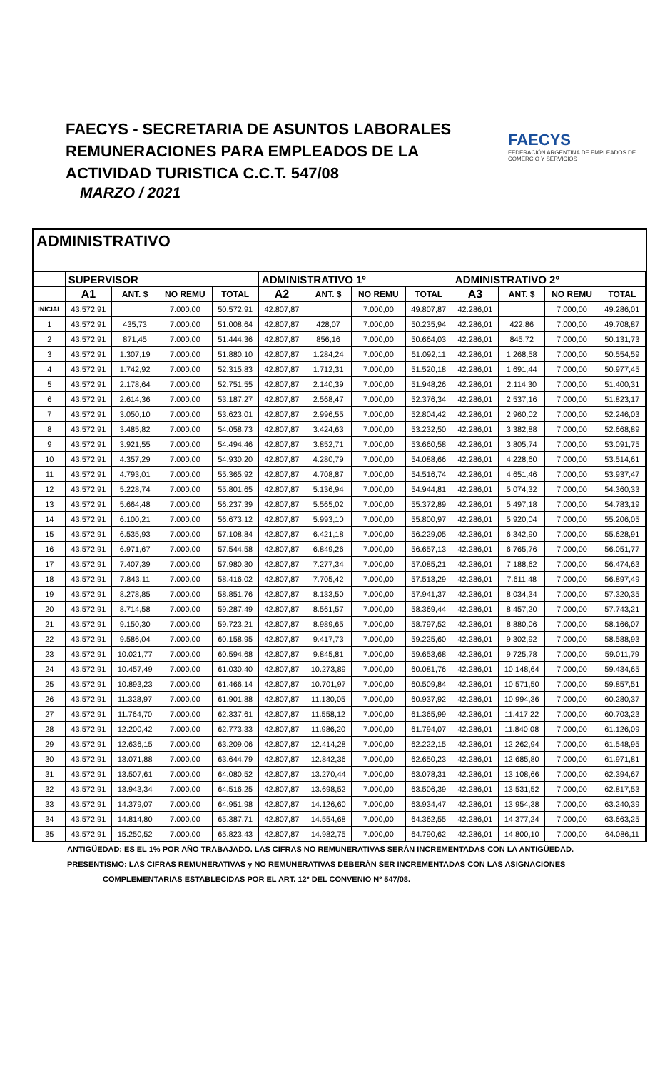FAECYS - SECRETARIA DE ASUNTOS LABORALES
REMUNERACIONES PARA EMPLEADOS DE LA
ACTIVIDAD TURISTICA C.C.T. 547/08
MARZO / 2021
FAECYS
FEDERACIÓN ARGENTINA DE EMPLEADOS DE COMERCIO Y SERVICIOS
ADMINISTRATIVO
| | SUPERVISOR | | | | ADMINISTRATIVO 1º | | | | ADMINISTRATIVO 2º | | | |
| --- | --- | --- | --- | --- | --- | --- | --- | --- | --- | --- | --- | --- |
| | A1 | ANT. $ | NO REMU | TOTAL | A2 | ANT. $ | NO REMU | TOTAL | A3 | ANT. $ | NO REMU | TOTAL |
| INICIAL | 43.572,91 | | 7.000,00 | 50.572,91 | 42.807,87 | | 7.000,00 | 49.807,87 | 42.286,01 | | 7.000,00 | 49.286,01 |
| 1 | 43.572,91 | 435,73 | 7.000,00 | 51.008,64 | 42.807,87 | 428,07 | 7.000,00 | 50.235,94 | 42.286,01 | 422,86 | 7.000,00 | 49.708,87 |
| 2 | 43.572,91 | 871,45 | 7.000,00 | 51.444,36 | 42.807,87 | 856,16 | 7.000,00 | 50.664,03 | 42.286,01 | 845,72 | 7.000,00 | 50.131,73 |
| 3 | 43.572,91 | 1.307,19 | 7.000,00 | 51.880,10 | 42.807,87 | 1.284,24 | 7.000,00 | 51.092,11 | 42.286,01 | 1.268,58 | 7.000,00 | 50.554,59 |
| 4 | 43.572,91 | 1.742,92 | 7.000,00 | 52.315,83 | 42.807,87 | 1.712,31 | 7.000,00 | 51.520,18 | 42.286,01 | 1.691,44 | 7.000,00 | 50.977,45 |
| 5 | 43.572,91 | 2.178,64 | 7.000,00 | 52.751,55 | 42.807,87 | 2.140,39 | 7.000,00 | 51.948,26 | 42.286,01 | 2.114,30 | 7.000,00 | 51.400,31 |
| 6 | 43.572,91 | 2.614,36 | 7.000,00 | 53.187,27 | 42.807,87 | 2.568,47 | 7.000,00 | 52.376,34 | 42.286,01 | 2.537,16 | 7.000,00 | 51.823,17 |
| 7 | 43.572,91 | 3.050,10 | 7.000,00 | 53.623,01 | 42.807,87 | 2.996,55 | 7.000,00 | 52.804,42 | 42.286,01 | 2.960,02 | 7.000,00 | 52.246,03 |
| 8 | 43.572,91 | 3.485,82 | 7.000,00 | 54.058,73 | 42.807,87 | 3.424,63 | 7.000,00 | 53.232,50 | 42.286,01 | 3.382,88 | 7.000,00 | 52.668,89 |
| 9 | 43.572,91 | 3.921,55 | 7.000,00 | 54.494,46 | 42.807,87 | 3.852,71 | 7.000,00 | 53.660,58 | 42.286,01 | 3.805,74 | 7.000,00 | 53.091,75 |
| 10 | 43.572,91 | 4.357,29 | 7.000,00 | 54.930,20 | 42.807,87 | 4.280,79 | 7.000,00 | 54.088,66 | 42.286,01 | 4.228,60 | 7.000,00 | 53.514,61 |
| 11 | 43.572,91 | 4.793,01 | 7.000,00 | 55.365,92 | 42.807,87 | 4.708,87 | 7.000,00 | 54.516,74 | 42.286,01 | 4.651,46 | 7.000,00 | 53.937,47 |
| 12 | 43.572,91 | 5.228,74 | 7.000,00 | 55.801,65 | 42.807,87 | 5.136,94 | 7.000,00 | 54.944,81 | 42.286,01 | 5.074,32 | 7.000,00 | 54.360,33 |
| 13 | 43.572,91 | 5.664,48 | 7.000,00 | 56.237,39 | 42.807,87 | 5.565,02 | 7.000,00 | 55.372,89 | 42.286,01 | 5.497,18 | 7.000,00 | 54.783,19 |
| 14 | 43.572,91 | 6.100,21 | 7.000,00 | 56.673,12 | 42.807,87 | 5.993,10 | 7.000,00 | 55.800,97 | 42.286,01 | 5.920,04 | 7.000,00 | 55.206,05 |
| 15 | 43.572,91 | 6.535,93 | 7.000,00 | 57.108,84 | 42.807,87 | 6.421,18 | 7.000,00 | 56.229,05 | 42.286,01 | 6.342,90 | 7.000,00 | 55.628,91 |
| 16 | 43.572,91 | 6.971,67 | 7.000,00 | 57.544,58 | 42.807,87 | 6.849,26 | 7.000,00 | 56.657,13 | 42.286,01 | 6.765,76 | 7.000,00 | 56.051,77 |
| 17 | 43.572,91 | 7.407,39 | 7.000,00 | 57.980,30 | 42.807,87 | 7.277,34 | 7.000,00 | 57.085,21 | 42.286,01 | 7.188,62 | 7.000,00 | 56.474,63 |
| 18 | 43.572,91 | 7.843,11 | 7.000,00 | 58.416,02 | 42.807,87 | 7.705,42 | 7.000,00 | 57.513,29 | 42.286,01 | 7.611,48 | 7.000,00 | 56.897,49 |
| 19 | 43.572,91 | 8.278,85 | 7.000,00 | 58.851,76 | 42.807,87 | 8.133,50 | 7.000,00 | 57.941,37 | 42.286,01 | 8.034,34 | 7.000,00 | 57.320,35 |
| 20 | 43.572,91 | 8.714,58 | 7.000,00 | 59.287,49 | 42.807,87 | 8.561,57 | 7.000,00 | 58.369,44 | 42.286,01 | 8.457,20 | 7.000,00 | 57.743,21 |
| 21 | 43.572,91 | 9.150,30 | 7.000,00 | 59.723,21 | 42.807,87 | 8.989,65 | 7.000,00 | 58.797,52 | 42.286,01 | 8.880,06 | 7.000,00 | 58.166,07 |
| 22 | 43.572,91 | 9.586,04 | 7.000,00 | 60.158,95 | 42.807,87 | 9.417,73 | 7.000,00 | 59.225,60 | 42.286,01 | 9.302,92 | 7.000,00 | 58.588,93 |
| 23 | 43.572,91 | 10.021,77 | 7.000,00 | 60.594,68 | 42.807,87 | 9.845,81 | 7.000,00 | 59.653,68 | 42.286,01 | 9.725,78 | 7.000,00 | 59.011,79 |
| 24 | 43.572,91 | 10.457,49 | 7.000,00 | 61.030,40 | 42.807,87 | 10.273,89 | 7.000,00 | 60.081,76 | 42.286,01 | 10.148,64 | 7.000,00 | 59.434,65 |
| 25 | 43.572,91 | 10.893,23 | 7.000,00 | 61.466,14 | 42.807,87 | 10.701,97 | 7.000,00 | 60.509,84 | 42.286,01 | 10.571,50 | 7.000,00 | 59.857,51 |
| 26 | 43.572,91 | 11.328,97 | 7.000,00 | 61.901,88 | 42.807,87 | 11.130,05 | 7.000,00 | 60.937,92 | 42.286,01 | 10.994,36 | 7.000,00 | 60.280,37 |
| 27 | 43.572,91 | 11.764,70 | 7.000,00 | 62.337,61 | 42.807,87 | 11.558,12 | 7.000,00 | 61.365,99 | 42.286,01 | 11.417,22 | 7.000,00 | 60.703,23 |
| 28 | 43.572,91 | 12.200,42 | 7.000,00 | 62.773,33 | 42.807,87 | 11.986,20 | 7.000,00 | 61.794,07 | 42.286,01 | 11.840,08 | 7.000,00 | 61.126,09 |
| 29 | 43.572,91 | 12.636,15 | 7.000,00 | 63.209,06 | 42.807,87 | 12.414,28 | 7.000,00 | 62.222,15 | 42.286,01 | 12.262,94 | 7.000,00 | 61.548,95 |
| 30 | 43.572,91 | 13.071,88 | 7.000,00 | 63.644,79 | 42.807,87 | 12.842,36 | 7.000,00 | 62.650,23 | 42.286,01 | 12.685,80 | 7.000,00 | 61.971,81 |
| 31 | 43.572,91 | 13.507,61 | 7.000,00 | 64.080,52 | 42.807,87 | 13.270,44 | 7.000,00 | 63.078,31 | 42.286,01 | 13.108,66 | 7.000,00 | 62.394,67 |
| 32 | 43.572,91 | 13.943,34 | 7.000,00 | 64.516,25 | 42.807,87 | 13.698,52 | 7.000,00 | 63.506,39 | 42.286,01 | 13.531,52 | 7.000,00 | 62.817,53 |
| 33 | 43.572,91 | 14.379,07 | 7.000,00 | 64.951,98 | 42.807,87 | 14.126,60 | 7.000,00 | 63.934,47 | 42.286,01 | 13.954,38 | 7.000,00 | 63.240,39 |
| 34 | 43.572,91 | 14.814,80 | 7.000,00 | 65.387,71 | 42.807,87 | 14.554,68 | 7.000,00 | 64.362,55 | 42.286,01 | 14.377,24 | 7.000,00 | 63.663,25 |
| 35 | 43.572,91 | 15.250,52 | 7.000,00 | 65.823,43 | 42.807,87 | 14.982,75 | 7.000,00 | 64.790,62 | 42.286,01 | 14.800,10 | 7.000,00 | 64.086,11 |
ANTIGÜEDAD: ES EL 1% POR AÑO TRABAJADO. LAS CIFRAS NO REMUNERATIVAS SERÁN INCREMENTADAS CON LA ANTIGÜEDAD.
PRESENTISMO: LAS CIFRAS REMUNERATIVAS y NO REMUNERATIVAS DEBERÁN SER INCREMENTADAS CON LAS ASIGNACIONES
COMPLEMENTARIAS ESTABLECIDAS POR EL ART. 12º DEL CONVENIO Nº 547/08.